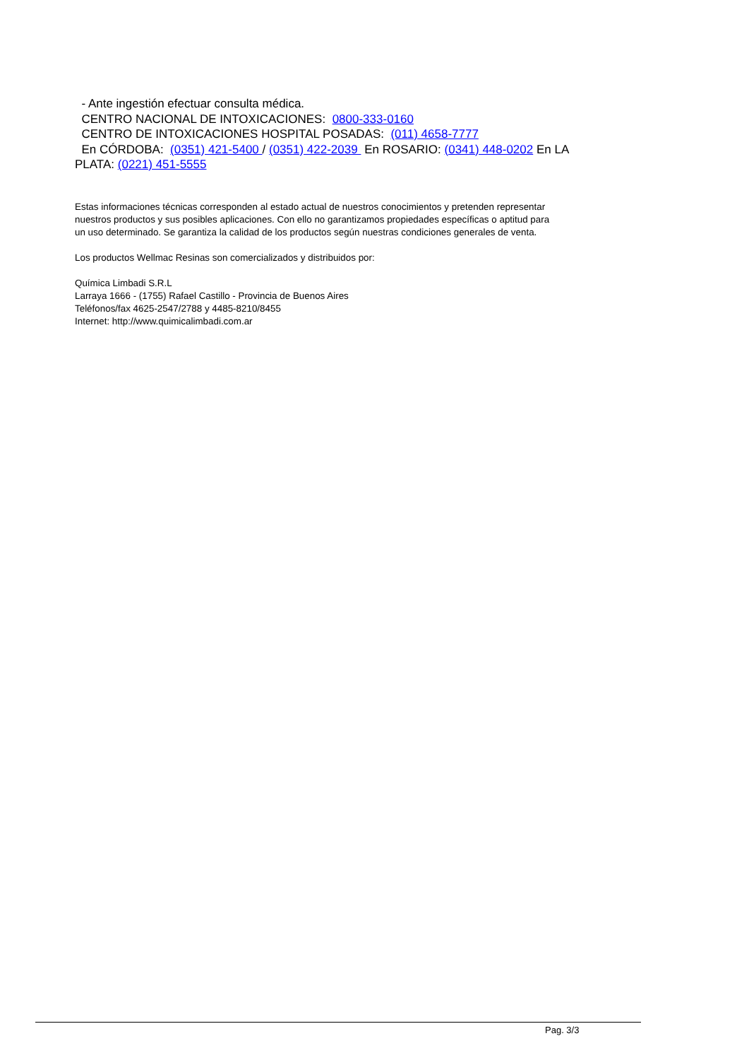- Ante ingestión efectuar consulta médica.
CENTRO NACIONAL DE INTOXICACIONES: 0800-333-0160
CENTRO DE INTOXICACIONES HOSPITAL POSADAS: (011) 4658-7777
En CÓRDOBA: (0351) 421-5400 / (0351) 422-2039 En ROSARIO: (0341) 448-0202 En LA PLATA: (0221) 451-5555
Estas informaciones técnicas corresponden al estado actual de nuestros conocimientos y pretenden representar nuestros productos y sus posibles aplicaciones. Con ello no garantizamos propiedades específicas o aptitud para un uso determinado. Se garantiza la calidad de los productos según nuestras condiciones generales de venta.
Los productos Wellmac Resinas son comercializados y distribuidos por:
Química Limbadi S.R.L
Larraya 1666 - (1755) Rafael Castillo - Provincia de Buenos Aires
Teléfonos/fax 4625-2547/2788 y 4485-8210/8455
Internet: http://www.quimicalimbadi.com.ar
Pag. 3/3